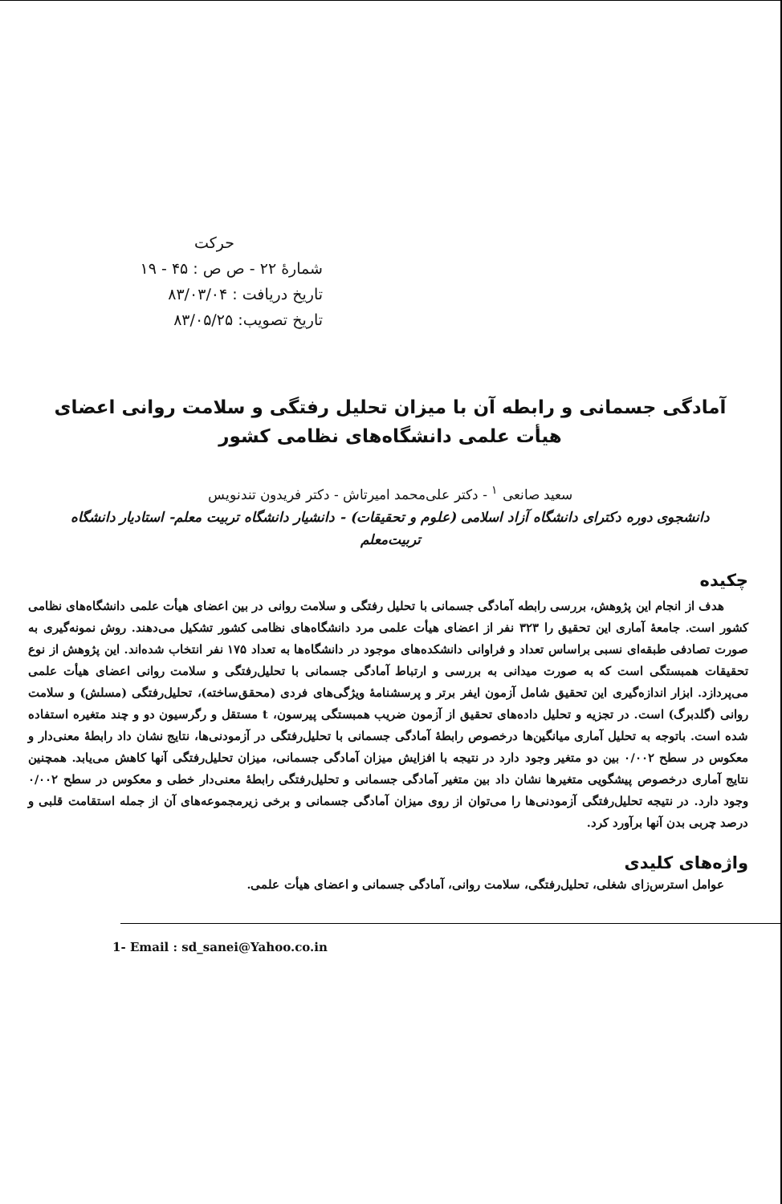حرکت
شمارهٔ ۲۲ - ص ص : ۴۵ - ۱۹
تاریخ دریافت : ۸۳/۰۳/۰۴
تاریخ تصویب: ۸۳/۰۵/۲۵
آمادگی جسمانی و رابطه آن با میزان تحلیل رفتگی و سلامت روانی اعضای هیأت علمی دانشگاه‌های نظامی کشور
سعید صانعی <sup>۱</sup> - دکتر علی‌محمد امیرتاش - دکتر فریدون تندنویس
دانشجوی دوره دکترای دانشگاه آزاد اسلامی (علوم و تحقیقات) - دانشیار دانشگاه تربیت معلم- استادیار دانشگاه تربیت‌معلم
چکیده
هدف از انجام این پژوهش، بررسی رابطه آمادگی جسمانی با تحلیل رفتگی و سلامت روانی در بین اعضای هیأت علمی دانشگاه‌های نظامی کشور است. جامعهٔ آماری این تحقیق را ۳۲۳ نفر از اعضای هیأت علمی مرد دانشگاه‌های نظامی کشور تشکیل می‌دهند. روش نمونه‌گیری به صورت تصادفی طبقه‌ای نسبی براساس تعداد و فراوانی دانشکده‌های موجود در دانشگاه‌ها به تعداد ۱۷۵ نفر انتخاب شده‌اند. این پژوهش از نوع تحقیقات همبستگی است که به صورت میدانی به بررسی و ارتباط آمادگی جسمانی با تحلیل‌رفتگی و سلامت روانی اعضای هیأت علمی می‌پردازد. ابزار اندازه‌گیری این تحقیق شامل آزمون ایفر برتر و پرسشنامهٔ ویژگی‌های فردی (محقق‌ساخته)، تحلیل‌رفتگی (مسلش) و سلامت روانی (گلدبرگ) است. در تجزیه و تحلیل داده‌های تحقیق از آزمون ضریب همبستگی پیرسون، t مستقل و رگرسیون دو و چند متغیره استفاده شده است. باتوجه به تحلیل آماری میانگین‌ها درخصوص رابطهٔ آمادگی جسمانی با تحلیل‌رفتگی در آزمودنی‌ها، نتایج نشان داد رابطهٔ معنی‌دار و معکوس در سطح ۰/۰۰۲ بین دو متغیر وجود دارد در نتیجه با افزایش میزان آمادگی جسمانی، میزان تحلیل‌رفتگی آنها کاهش می‌یابد. همچنین نتایج آماری درخصوص پیشگویی متغیرها نشان داد بین متغیر آمادگی جسمانی و تحلیل‌رفتگی رابطهٔ معنی‌دار خطی و معکوس در سطح ۰/۰۰۲ وجود دارد. در نتیجه تحلیل‌رفتگی آزمودنی‌ها را می‌توان از روی میزان آمادگی جسمانی و برخی زیرمجموعه‌های آن از جمله استقامت قلبی و درصد چربی بدن آنها برآورد کرد.
واژه‌های کلیدی
عوامل استرس‌زای شغلی، تحلیل‌رفتگی، سلامت روانی، آمادگی جسمانی و اعضای هیأت علمی.
1- Email : sd_sanei@Yahoo.co.in